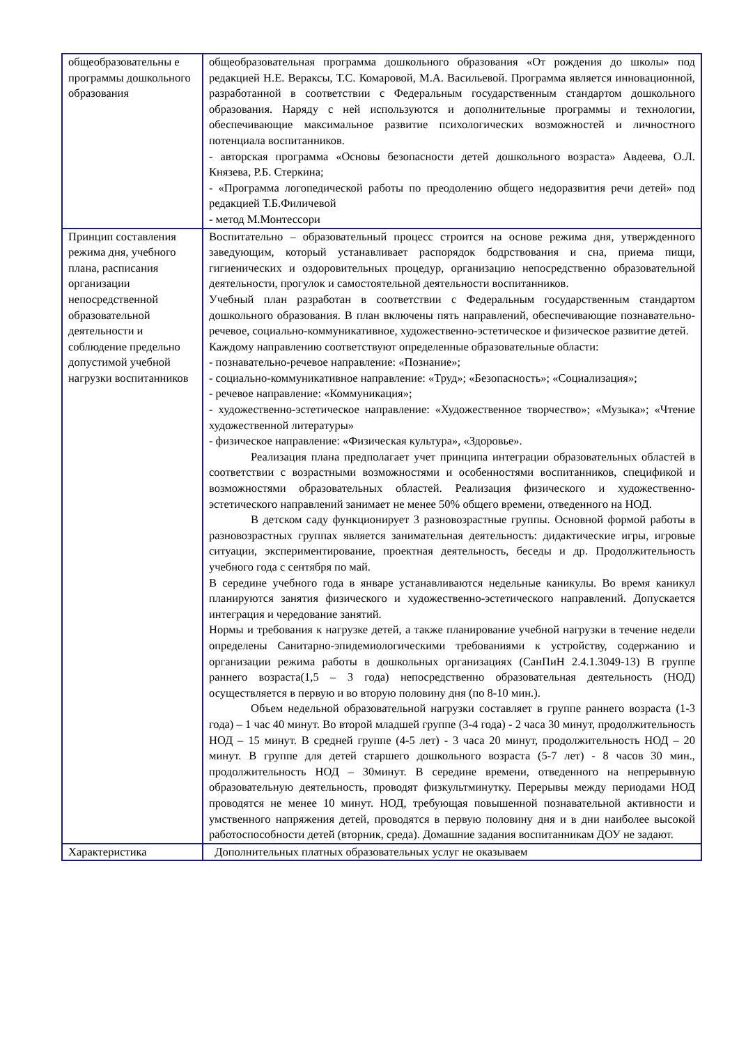| общеобразовательны е программы дошкольного образования | общеобразовательная программа дошкольного образования «От рождения до школы» под редакцией Н.Е. Вераксы, Т.С. Комаровой, М.А. Васильевой. Программа является инновационной, разработанной в соответствии с Федеральным государственным стандартом дошкольного образования. Наряду с ней используются и дополнительные программы и технологии, обеспечивающие максимальное развитие психологических возможностей и личностного потенциала воспитанников. - авторская программа «Основы безопасности детей дошкольного возраста» Авдеева, О.Л. Князева, Р.Б. Стеркина; - «Программа логопедической работы по преодолению общего недоразвития речи детей» под редакцией Т.Б.Филичевой - метод М.Монтессори |
| Принцип составления режима дня, учебного плана, расписания организации непосредственной образовательной деятельности и соблюдение предельно допустимой учебной нагрузки воспитанников | Воспитательно – образовательный процесс строится на основе режима дня, утвержденного заведующим, который устанавливает распорядок бодрствования и сна, приема пищи, гигиенических и оздоровительных процедур, организацию непосредственно образовательной деятельности, прогулок и самостоятельной деятельности воспитанников. Учебный план разработан в соответствии с Федеральным государственным стандартом дошкольного образования. В план включены пять направлений, обеспечивающие познавательно-речевое, социально-коммуникативное, художественно-эстетическое и физическое развитие детей. Каждому направлению соответствуют определенные образовательные области: - познавательно-речевое направление: «Познание»; - социально-коммуникативное направление: «Труд»; «Безопасность»; «Социализация»; - речевое направление: «Коммуникация»; - художественно-эстетическое направление: «Художественное творчество»; «Музыка»; «Чтение художественной литературы» - физическое направление: «Физическая культура», «Здоровье». Реализация плана предполагает учет принципа интеграции образовательных областей в соответствии с возрастными возможностями и особенностями воспитанников, спецификой и возможностями образовательных областей. Реализация физического и художественно-эстетического направлений занимает не менее 50% общего времени, отведенного на НОД. В детском саду функционирует 3 разновозрастные группы. Основной формой работы в разновозрастных группах является занимательная деятельность: дидактические игры, игровые ситуации, экспериментирование, проектная деятельность, беседы и др. Продолжительность учебного года с сентября по май. В середине учебного года в январе устанавливаются недельные каникулы. Во время каникул планируются занятия физического и художественно-эстетического направлений. Допускается интеграция и чередование занятий. Нормы и требования к нагрузке детей, а также планирование учебной нагрузки в течение недели определены Санитарно-эпидемиологическими требованиями к устройству, содержанию и организации режима работы в дошкольных организациях (СанПиН 2.4.1.3049-13) В группе раннего возраста(1,5 – 3 года) непосредственно образовательная деятельность (НОД) осуществляется в первую и во вторую половину дня (по 8-10 мин.). Объем недельной образовательной нагрузки составляет в группе раннего возраста (1-3 года) – 1 час 40 минут. Во второй младшей группе (3-4 года) - 2 часа 30 минут, продолжительность НОД – 15 минут. В средней группе (4-5 лет) - 3 часа 20 минут, продолжительность НОД – 20 минут. В группе для детей старшего дошкольного возраста (5-7 лет) - 8 часов 30 мин., продолжительность НОД – 30минут. В середине времени, отведенного на непрерывную образовательную деятельность, проводят физкультминутку. Перерывы между периодами НОД проводятся не менее 10 минут. НОД, требующая повышенной познавательной активности и умственного напряжения детей, проводятся в первую половину дня и в дни наиболее высокой работоспособности детей (вторник, среда). Домашние задания воспитанникам ДОУ не задают. |
| Характеристика | Дополнительных платных образовательных услуг не оказываем |